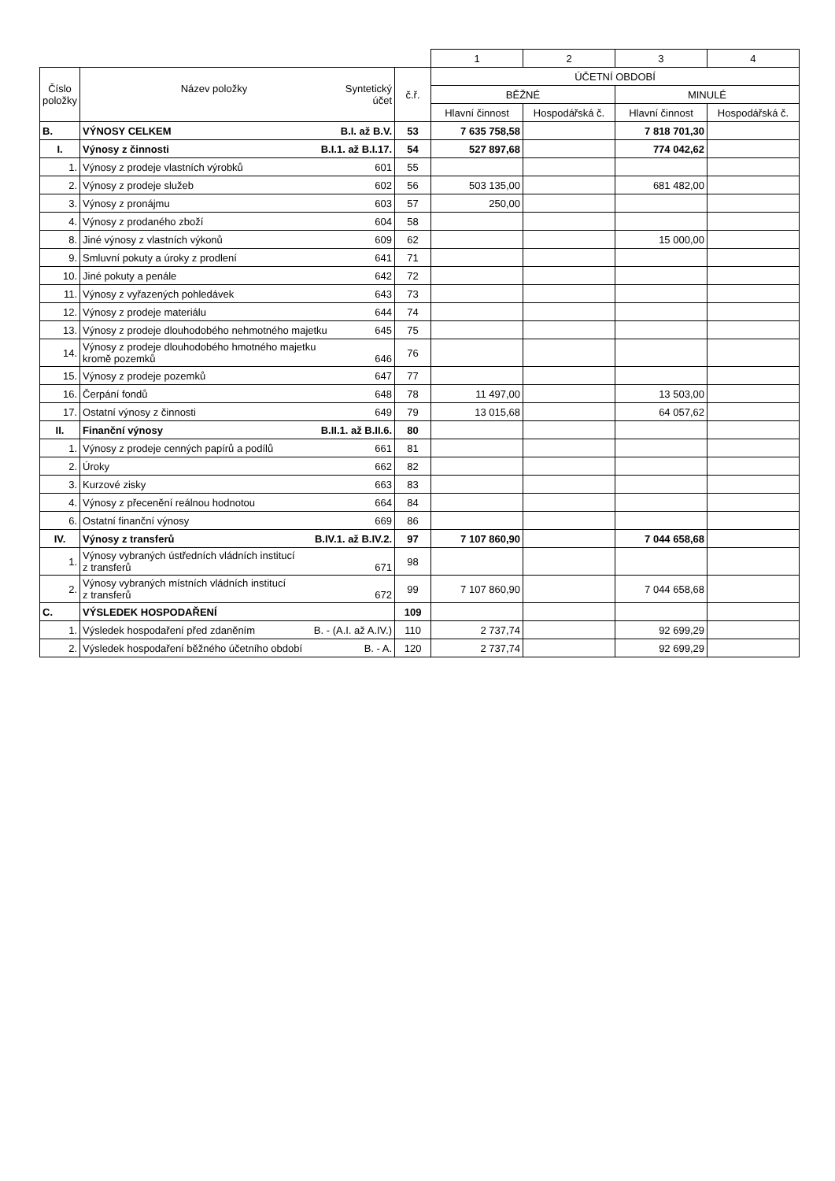| | | | 1 | 2 | 3 | 4 |
| Číslo položky | Název položky Syntetický účet | č.ř. | ÚČETNÍ OBDOBÍ | | | |
| | | | BĚŽNÉ | | MINULÉ | |
| | | | Hlavní činnost | Hospodářská č. | Hlavní činnost | Hospodářská č. |
| B. | VÝNOSY CELKEM B.I. až B.V. | 53 | 7 635 758,58 | | 7 818 701,30 | |
| I. | Výnosy z činnosti B.I.1. až B.I.17. | 54 | 527 897,68 | | 774 042,62 | |
| 1. | Výnosy z prodeje vlastních výrobků 601 | 55 | | | | |
| 2. | Výnosy z prodeje služeb 602 | 56 | 503 135,00 | | 681 482,00 | |
| 3. | Výnosy z pronájmu 603 | 57 | 250,00 | | | |
| 4. | Výnosy z prodaného zboží 604 | 58 | | | | |
| 8. | Jiné výnosy z vlastních výkonů 609 | 62 | | | 15 000,00 | |
| 9. | Smluvní pokuty a úroky z prodlení 641 | 71 | | | | |
| 10. | Jiné pokuty a penále 642 | 72 | | | | |
| 11. | Výnosy z vyřazených pohledávek 643 | 73 | | | | |
| 12. | Výnosy z prodeje materiálu 644 | 74 | | | | |
| 13. | Výnosy z prodeje dlouhodobého nehmotného majetku 645 | 75 | | | | |
| 14. | Výnosy z prodeje dlouhodobého hmotného majetku kromě pozemků 646 | 76 | | | | |
| 15. | Výnosy z prodeje pozemků 647 | 77 | | | | |
| 16. | Čerpání fondů 648 | 78 | 11 497,00 | | 13 503,00 | |
| 17. | Ostatní výnosy z činnosti 649 | 79 | 13 015,68 | | 64 057,62 | |
| II. | Finanční výnosy B.II.1. až B.II.6. | 80 | | | | |
| 1. | Výnosy z prodeje cenných papírů a podílů 661 | 81 | | | | |
| 2. | Úroky 662 | 82 | | | | |
| 3. | Kurzové zisky 663 | 83 | | | | |
| 4. | Výnosy z přecenění reálnou hodnotou 664 | 84 | | | | |
| 6. | Ostatní finanční výnosy 669 | 86 | | | | |
| IV. | Výnosy z transferů B.IV.1. až B.IV.2. | 97 | 7 107 860,90 | | 7 044 658,68 | |
| 1. | Výnosy vybraných ústředních vládních institucí z transferů 671 | 98 | | | | |
| 2. | Výnosy vybraných místních vládních institucí z transferů 672 | 99 | 7 107 860,90 | | 7 044 658,68 | |
| C. | VÝSLEDEK HOSPODAŘENÍ | 109 | | | | |
| 1. | Výsledek hospodaření před zdaněním B. - (A.I. až A.IV.) | 110 | 2 737,74 | | 92 699,29 | |
| 2. | Výsledek hospodaření běžného účetního období B. - A. | 120 | 2 737,74 | | 92 699,29 | |